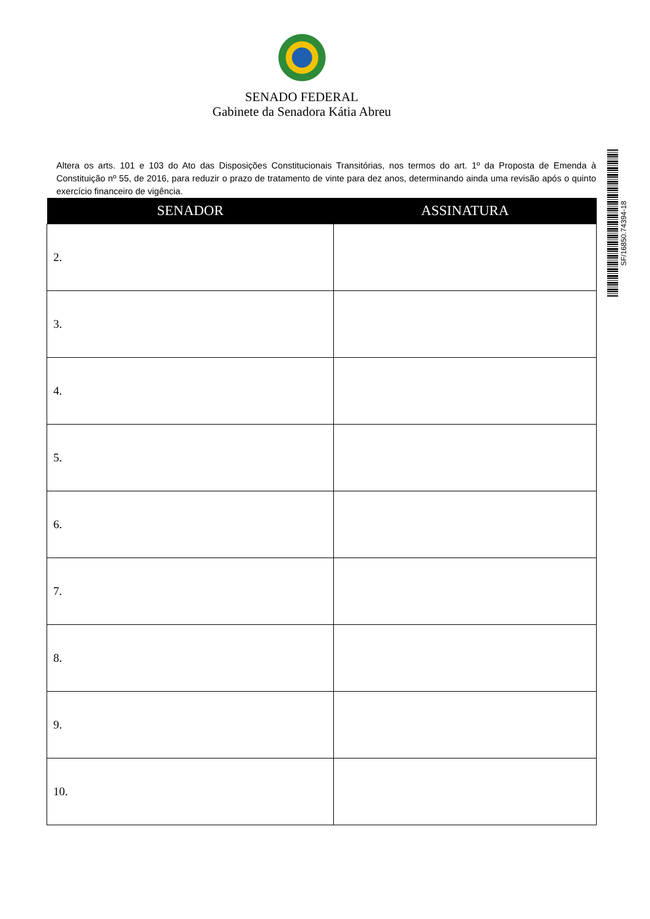SENADO FEDERAL
Gabinete da Senadora Kátia Abreu
Altera os arts. 101 e 103 do Ato das Disposições Constitucionais Transitórias, nos termos do art. 1º da Proposta de Emenda à Constituição nº 55, de 2016, para reduzir o prazo de tratamento de vinte para dez anos, determinando ainda uma revisão após o quinto exercício financeiro de vigência.
| SENADOR | ASSINATURA |
| --- | --- |
| 2. | |
| 3. | |
| 4. | |
| 5. | |
| 6. | |
| 7. | |
| 8. | |
| 9. | |
| 10. | |
SF/16850.74394-18